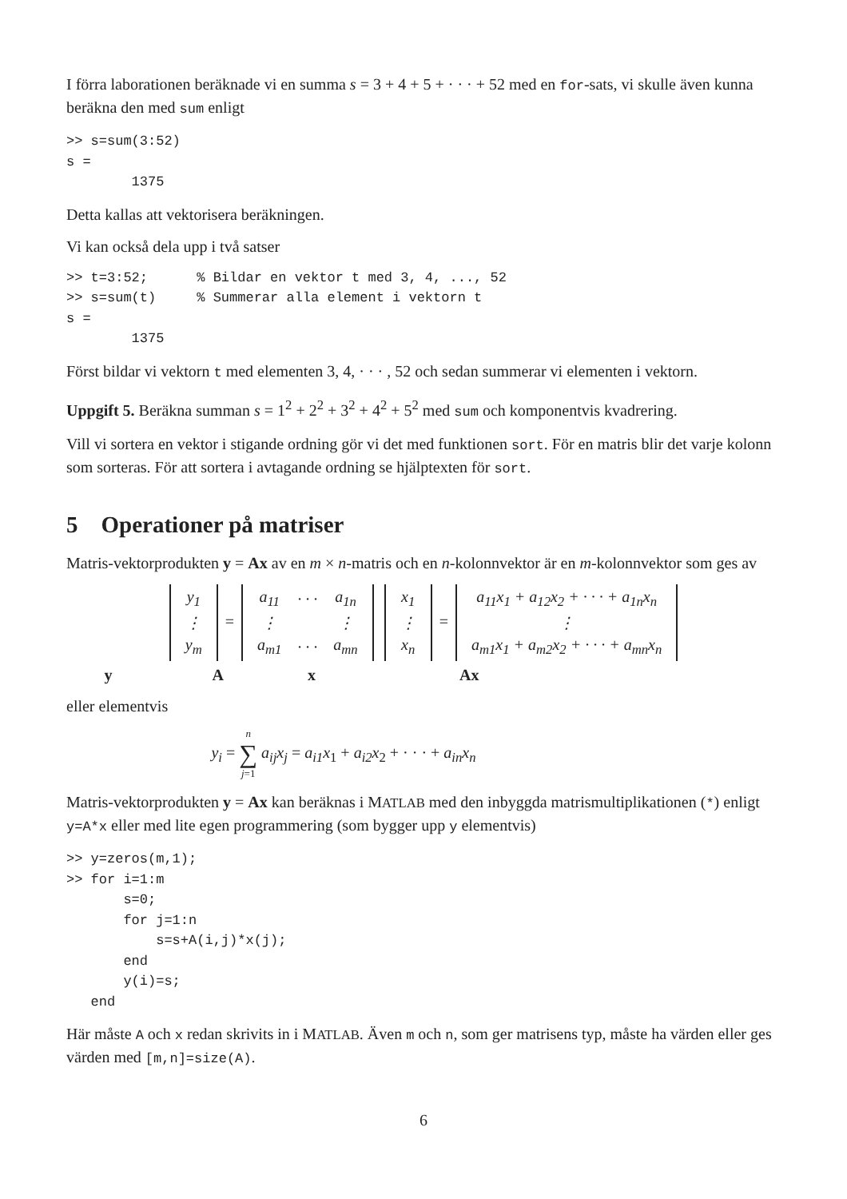I förra laborationen beräknade vi en summa s = 3 + 4 + 5 + · · · + 52 med en for-sats, vi skulle även kunna beräkna den med sum enligt
>> s=sum(3:52)
s =
        1375
Detta kallas att vektorisera beräkningen.
Vi kan också dela upp i två satser
>> t=3:52;      % Bildar en vektor t med 3, 4, ..., 52
>> s=sum(t)     % Summerar alla element i vektorn t
s =
        1375
Först bildar vi vektorn t med elementen 3, 4, · · · , 52 och sedan summerar vi elementen i vektorn.
Uppgift 5. Beräkna summan s = 1<sup>2</sup> + 2<sup>2</sup> + 3<sup>2</sup> + 4<sup>2</sup> + 5<sup>2</sup> med sum och komponentvis kvadrering.
Vill vi sortera en vektor i stigande ordning gör vi det med funktionen sort. För en matris blir det varje kolonn som sorteras. För att sortera i avtagande ordning se hjälptexten för sort.
5 Operationer på matriser
Matris-vektorprodukten y = Ax av en m × n-matris och en n-kolonnvektor är en m-kolonnvektor som ges av
| y<sub>1</sub> |
| ⋮ |
| y<sub>m</sub> |
=
| a<sub>11</sub> | · · · | a<sub>1n</sub> |
| ⋮ | | ⋮ |
| a<sub>m1</sub> | · · · | a<sub>mn</sub> |
| x<sub>1</sub> |
| ⋮ |
| x<sub>n</sub> |
=
| a<sub>11</sub>x<sub>1</sub> + a<sub>12</sub>x<sub>2</sub> + · · · + a<sub>1n</sub>x<sub>n</sub> |
| ⋮ |
| a<sub>m1</sub>x<sub>1</sub> + a<sub>m2</sub>x<sub>2</sub> + · · · + a<sub>mn</sub>x<sub>n</sub> |
y A x Ax
eller elementvis
y<sub>i</sub> = n
∑
j=1 a<sub>ij</sub>x<sub>j</sub> = a<sub>i1</sub>x<sub>1</sub> + a<sub>i2</sub>x<sub>2</sub> + · · · + a<sub>in</sub>x<sub>n</sub>
Matris-vektorprodukten y = Ax kan beräknas i MATLAB med den inbyggda matrismultiplikationen (*) enligt y=A*x eller med lite egen programmering (som bygger upp y elementvis)
>> y=zeros(m,1);
>> for i=1:m
       s=0;
       for j=1:n
           s=s+A(i,j)*x(j);
       end
       y(i)=s;
   end
Här måste A och x redan skrivits in i MATLAB. Även m och n, som ger matrisens typ, måste ha värden eller ges värden med [m,n]=size(A).
6